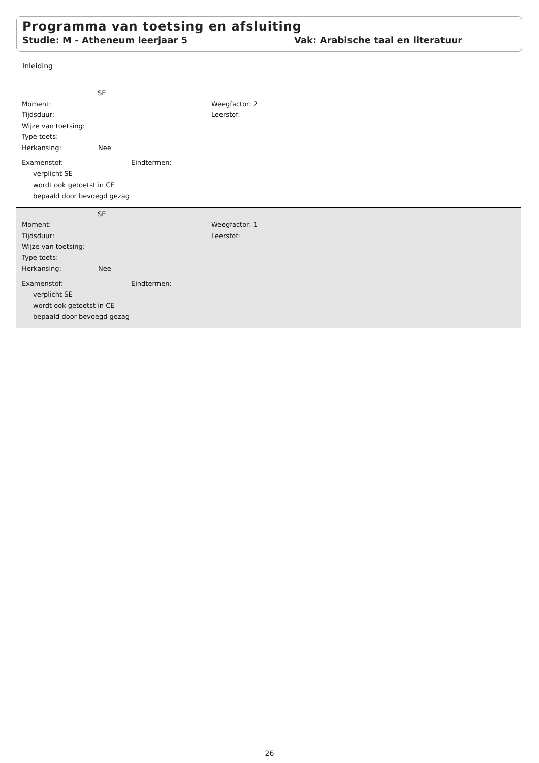Programma van toetsing en afsluiting
Studie: M - Atheneum leerjaar 5 Vak: Arabische taal en literatuur
Inleiding
SE
Moment: Weegfactor: 2
Tijdsduur: Leerstof:
Wijze van toetsing:
Type toets:
Herkansing: Nee
Examenstof: Eindtermen:
verplicht SE
wordt ook getoetst in CE
bepaald door bevoegd gezag
SE
Moment: Weegfactor: 1
Tijdsduur: Leerstof:
Wijze van toetsing:
Type toets:
Herkansing: Nee
Examenstof: Eindtermen:
verplicht SE
wordt ook getoetst in CE
bepaald door bevoegd gezag
26